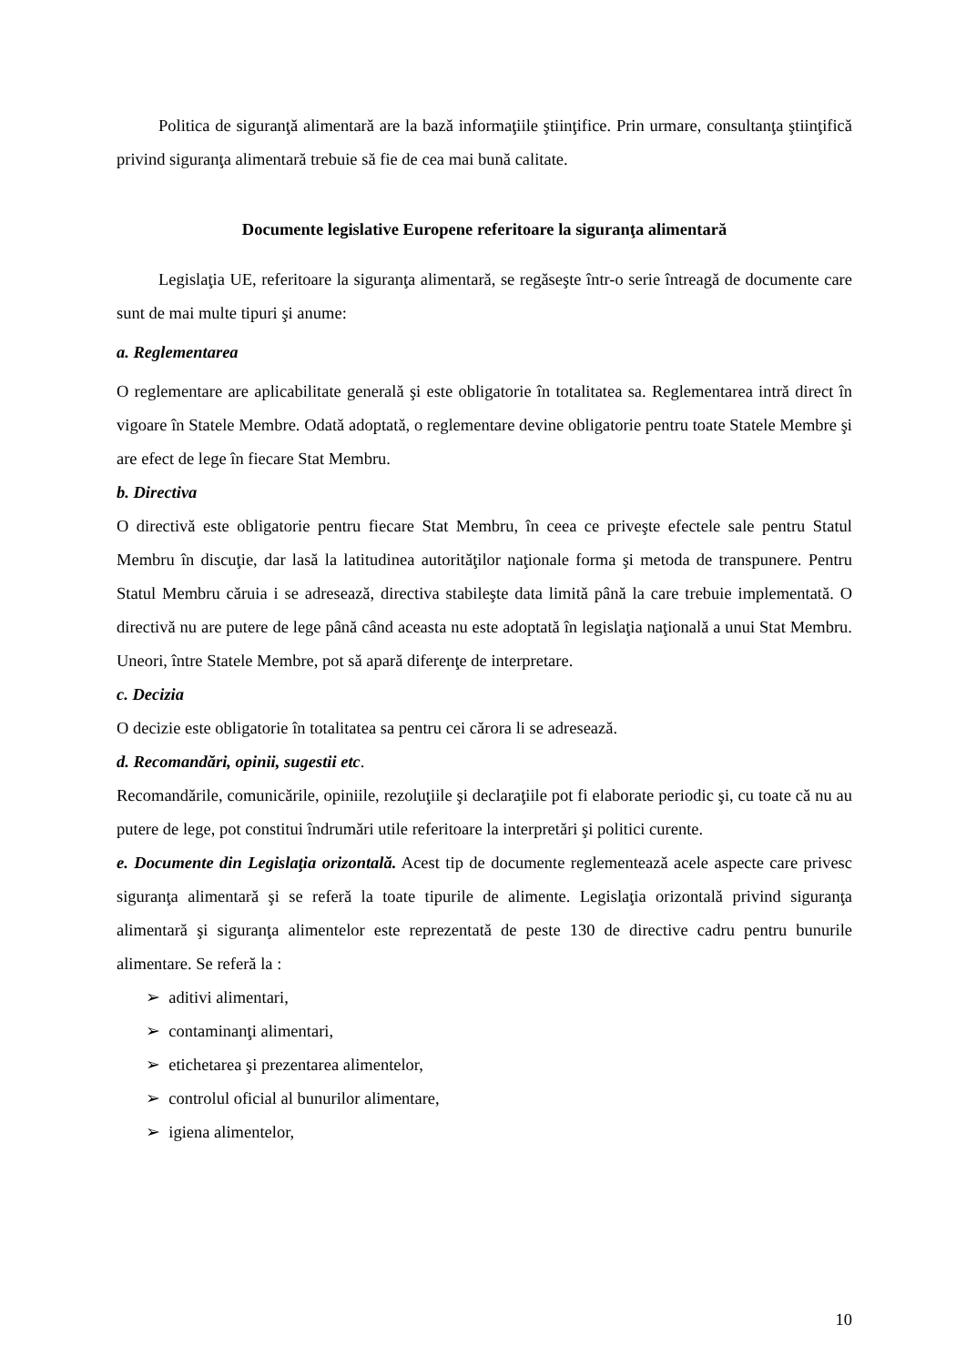Politica de siguranţă alimentară are la bază informaţiile ştiinţifice. Prin urmare, consultanţa ştiinţifică privind siguranţa alimentară trebuie să fie de cea mai bună calitate.
Documente legislative Europene referitoare la siguranţa alimentară
Legislaţia UE, referitoare la siguranţa alimentară, se regăseşte într-o serie întreagă de documente care sunt de mai multe tipuri şi anume:
a. Reglementarea
O reglementare are aplicabilitate generală şi este obligatorie în totalitatea sa. Reglementarea intră direct în vigoare în Statele Membre. Odată adoptată, o reglementare devine obligatorie pentru toate Statele Membre şi are efect de lege în fiecare Stat Membru.
b. Directiva
O directivă este obligatorie pentru fiecare Stat Membru, în ceea ce priveşte efectele sale pentru Statul Membru în discuţie, dar lasă la latitudinea autorităţilor naţionale forma şi metoda de transpunere. Pentru Statul Membru căruia i se adresează, directiva stabileşte data limită până la care trebuie implementată. O directivă nu are putere de lege până când aceasta nu este adoptată în legislaţia naţională a unui Stat Membru. Uneori, între Statele Membre, pot să apară diferenţe de interpretare.
c. Decizia
O decizie este obligatorie în totalitatea sa pentru cei cărora li se adresează.
d. Recomandări, opinii, sugestii etc.
Recomandările, comunicările, opiniile, rezoluţiile şi declaraţiile pot fi elaborate periodic şi, cu toate că nu au putere de lege, pot constitui îndrumări utile referitoare la interpretări şi politici curente.
e. Documente din Legislaţia orizontală. Acest tip de documente reglementează acele aspecte care privesc siguranţa alimentară şi se referă la toate tipurile de alimente. Legislaţia orizontală privind siguranţa alimentară şi siguranţa alimentelor este reprezentată de peste 130 de directive cadru pentru bunurile alimentare. Se referă la :
➢ aditivi alimentari,
➢ contaminanţi alimentari,
➢ etichetarea şi prezentarea alimentelor,
➢ controlul oficial al bunurilor alimentare,
➢ igiena alimentelor,
10